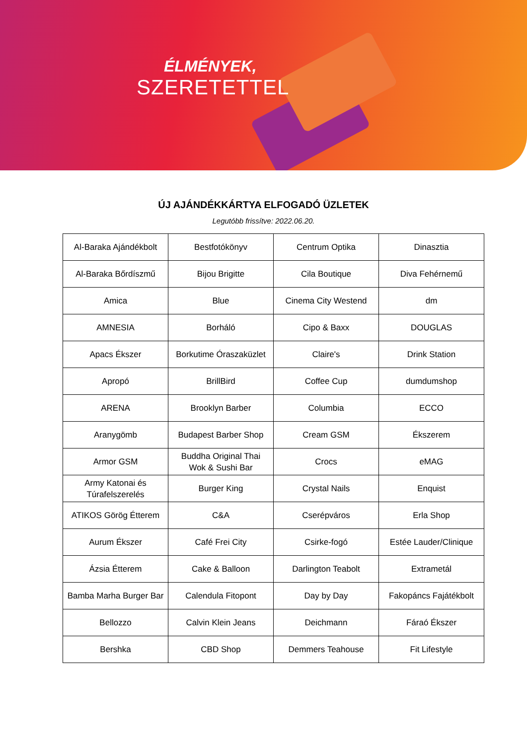ÉLMÉNYEK,
SZERETETTEL
ÚJ AJÁNDÉKKÁRTYA ELFOGADÓ ÜZLETEK
Legutóbb frissítve: 2022.06.20.
| Al-Baraka Ajándékbolt | Bestfotókönyv | Centrum Optika | Dinasztia |
| Al-Baraka Bőrdíszmű | Bijou Brigitte | Cila Boutique | Diva Fehérnemű |
| Amica | Blue | Cinema City Westend | dm |
| AMNESIA | Borháló | Cipo & Baxx | DOUGLAS |
| Apacs Ékszer | Borkutime Óraszaküzlet | Claire's | Drink Station |
| Apropó | BrillBird | Coffee Cup | dumdumshop |
| ARENA | Brooklyn Barber | Columbia | ECCO |
| Aranygömb | Budapest Barber Shop | Cream GSM | Ékszerem |
| Armor GSM | Buddha Original Thai Wok & Sushi Bar | Crocs | eMAG |
| Army Katonai és Túrafelszerelés | Burger King | Crystal Nails | Enquist |
| ATIKOS Görög Étterem | C&A | Cserépváros | Erla Shop |
| Aurum Ékszer | Café Frei City | Csirke-fogó | Estée Lauder/Clinique |
| Ázsia Étterem | Cake & Balloon | Darlington Teabolt | Extrametál |
| Bamba Marha Burger Bar | Calendula Fitopont | Day by Day | Fakopáncs Fajátékbolt |
| Bellozzo | Calvin Klein Jeans | Deichmann | Fáraó Ékszer |
| Bershka | CBD Shop | Demmers Teahouse | Fit Lifestyle |